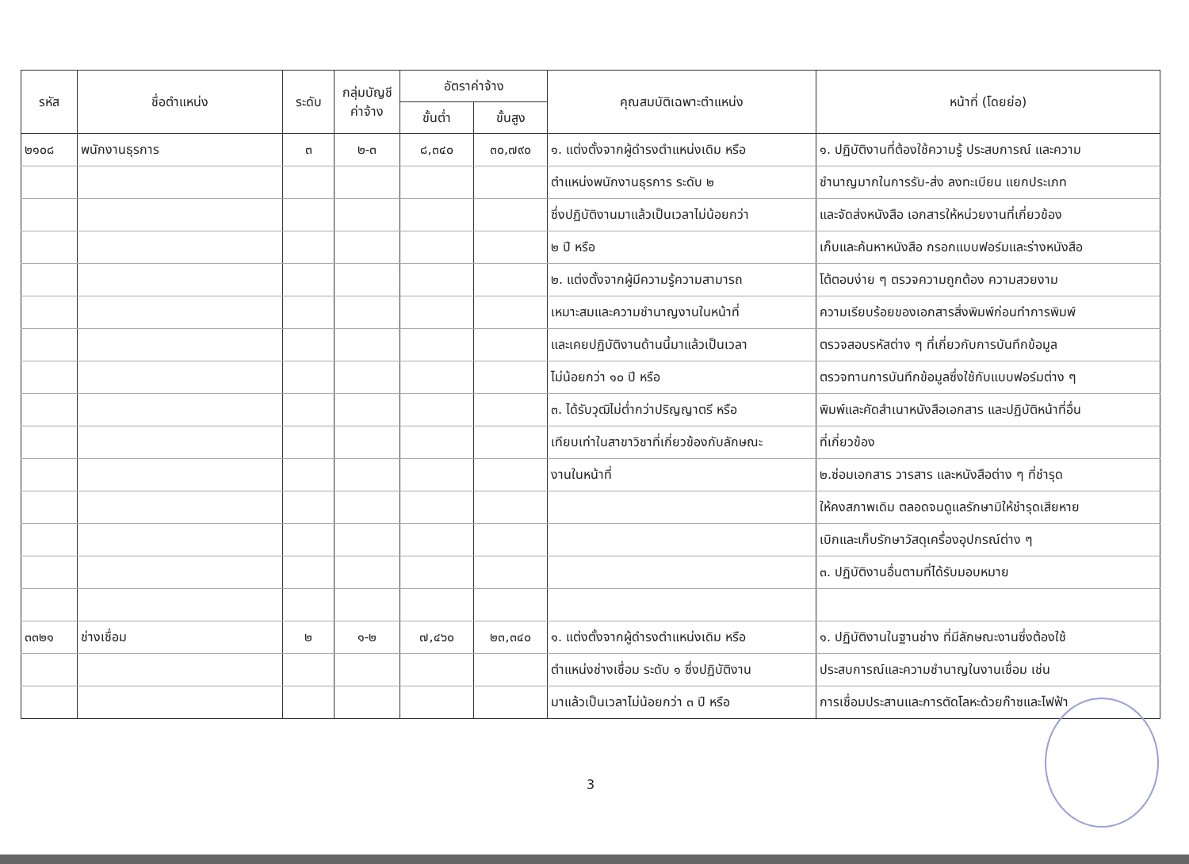| รหัส | ชื่อตำแหน่ง | ระดับ | กลุ่มบัญชี ค่าจ้าง | อัตราค่าจ้าง | | คุณสมบัติเฉพาะตำแหน่ง | หน้าที่ (โดยย่อ) |
| --- | --- | --- | --- | --- | --- | --- | --- |
| | | | | ขั้นต่ำ | ขั้นสูง | | |
| ๒๑๐๘ | พนักงานธุรการ | ๓ | ๒-๓ | ๘,๓๔๐ | ๓๐,๗๙๐ | ๑. แต่งตั้งจากผู้ดำรงตำแหน่งเดิม หรือ | ๑. ปฏิบัติงานที่ต้องใช้ความรู้ ประสบการณ์ และความ |
| | | | | | | ตำแหน่งพนักงานธุรการ ระดับ ๒ | ชำนาญมากในการรับ-ส่ง ลงทะเบียน แยกประเภท |
| | | | | | | ซึ่งปฏิบัติงานมาแล้วเป็นเวลาไม่น้อยกว่า | และจัดส่งหนังสือ เอกสารให้หน่วยงานที่เกี่ยวข้อง |
| | | | | | | ๒ ปี หรือ | เก็บและค้นหาหนังสือ กรอกแบบฟอร์มและร่างหนังสือ |
| | | | | | | ๒. แต่งตั้งจากผู้มีความรู้ความสามารถ | โต้ตอบง่าย ๆ ตรวจความถูกต้อง ความสวยงาม |
| | | | | | | เหมาะสมและความชำนาญงานในหน้าที่ | ความเรียบร้อยของเอกสารสิ่งพิมพ์ก่อนทำการพิมพ์ |
| | | | | | | และเคยปฏิบัติงานด้านนี้มาแล้วเป็นเวลา | ตรวจสอบรหัสต่าง ๆ ที่เกี่ยวกับการบันทึกข้อมูล |
| | | | | | | ไม่น้อยกว่า ๑๐ ปี หรือ | ตรวจทานการบันทึกข้อมูลซึ่งใช้กับแบบฟอร์มต่าง ๆ |
| | | | | | | ๓. ได้รับวุฒิไม่ต่ำกว่าปริญญาตรี หรือ | พิมพ์และคัดสำเนาหนังสือเอกสาร และปฏิบัติหน้าที่อื่น |
| | | | | | | เทียบเท่าในสาขาวิชาที่เกี่ยวข้องกับลักษณะ | ที่เกี่ยวข้อง |
| | | | | | | งานในหน้าที่ | ๒.ซ่อมเอกสาร วารสาร และหนังสือต่าง ๆ ที่ชำรุด |
| | | | | | | | ให้คงสภาพเดิม ตลอดจนดูแลรักษามิให้ชำรุดเสียหาย |
| | | | | | | | เบิกและเก็บรักษาวัสดุเครื่องอุปกรณ์ต่าง ๆ |
| | | | | | | | ๓. ปฏิบัติงานอื่นตามที่ได้รับมอบหมาย |
| ๓๓๒๑ | ช่างเชื่อม | ๒ | ๑-๒ | ๗,๔๖๐ | ๒๓,๓๔๐ | ๑. แต่งตั้งจากผู้ดำรงตำแหน่งเดิม หรือ | ๑. ปฏิบัติงานในฐานช่าง ที่มีลักษณะงานซึ่งต้องใช้ |
| | | | | | | ตำแหน่งช่างเชื่อม ระดับ ๑ ซึ่งปฏิบัติงาน | ประสบการณ์และความชำนาญในงานเชื่อม เช่น |
| | | | | | | มาแล้วเป็นเวลาไม่น้อยกว่า ๓ ปี หรือ | การเชื่อมประสานและการตัดโลหะด้วยก๊าซและไฟฟ้า |
3